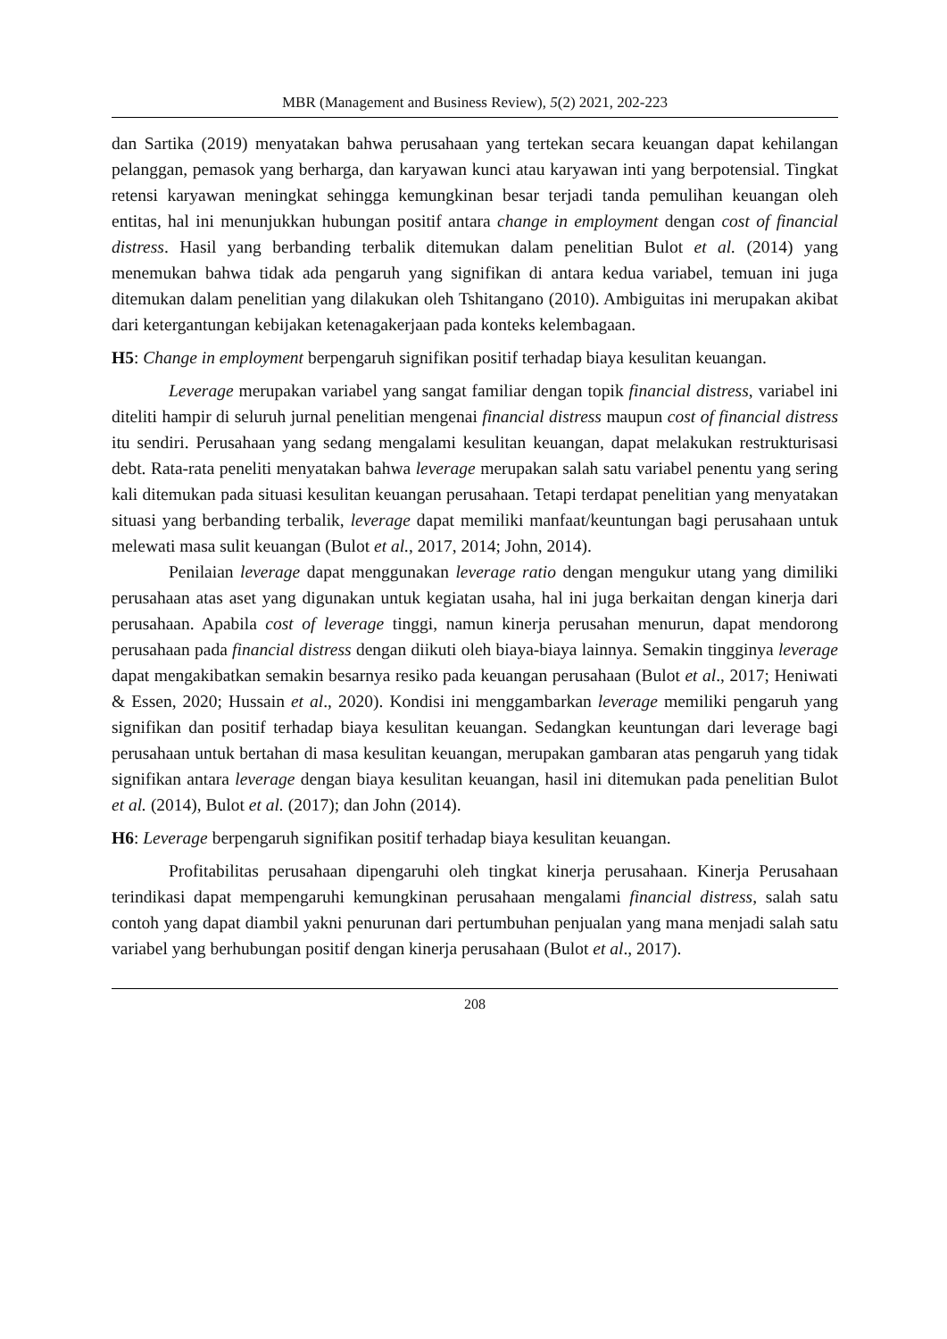MBR (Management and Business Review), 5(2) 2021, 202-223
dan Sartika (2019) menyatakan bahwa perusahaan yang tertekan secara keuangan dapat kehilangan pelanggan, pemasok yang berharga, dan karyawan kunci atau karyawan inti yang berpotensial. Tingkat retensi karyawan meningkat sehingga kemungkinan besar terjadi tanda pemulihan keuangan oleh entitas, hal ini menunjukkan hubungan positif antara change in employment dengan cost of financial distress. Hasil yang berbanding terbalik ditemukan dalam penelitian Bulot et al. (2014) yang menemukan bahwa tidak ada pengaruh yang signifikan di antara kedua variabel, temuan ini juga ditemukan dalam penelitian yang dilakukan oleh Tshitangano (2010). Ambiguitas ini merupakan akibat dari ketergantungan kebijakan ketenagakerjaan pada konteks kelembagaan.
H5: Change in employment berpengaruh signifikan positif terhadap biaya kesulitan keuangan.
Leverage merupakan variabel yang sangat familiar dengan topik financial distress, variabel ini diteliti hampir di seluruh jurnal penelitian mengenai financial distress maupun cost of financial distress itu sendiri. Perusahaan yang sedang mengalami kesulitan keuangan, dapat melakukan restrukturisasi debt. Rata-rata peneliti menyatakan bahwa leverage merupakan salah satu variabel penentu yang sering kali ditemukan pada situasi kesulitan keuangan perusahaan. Tetapi terdapat penelitian yang menyatakan situasi yang berbanding terbalik, leverage dapat memiliki manfaat/keuntungan bagi perusahaan untuk melewati masa sulit keuangan (Bulot et al., 2017, 2014; John, 2014).
Penilaian leverage dapat menggunakan leverage ratio dengan mengukur utang yang dimiliki perusahaan atas aset yang digunakan untuk kegiatan usaha, hal ini juga berkaitan dengan kinerja dari perusahaan. Apabila cost of leverage tinggi, namun kinerja perusahan menurun, dapat mendorong perusahaan pada financial distress dengan diikuti oleh biaya-biaya lainnya. Semakin tingginya leverage dapat mengakibatkan semakin besarnya resiko pada keuangan perusahaan (Bulot et al., 2017; Heniwati & Essen, 2020; Hussain et al., 2020). Kondisi ini menggambarkan leverage memiliki pengaruh yang signifikan dan positif terhadap biaya kesulitan keuangan. Sedangkan keuntungan dari leverage bagi perusahaan untuk bertahan di masa kesulitan keuangan, merupakan gambaran atas pengaruh yang tidak signifikan antara leverage dengan biaya kesulitan keuangan, hasil ini ditemukan pada penelitian Bulot et al. (2014), Bulot et al. (2017); dan John (2014).
H6: Leverage berpengaruh signifikan positif terhadap biaya kesulitan keuangan.
Profitabilitas perusahaan dipengaruhi oleh tingkat kinerja perusahaan. Kinerja Perusahaan terindikasi dapat mempengaruhi kemungkinan perusahaan mengalami financial distress, salah satu contoh yang dapat diambil yakni penurunan dari pertumbuhan penjualan yang mana menjadi salah satu variabel yang berhubungan positif dengan kinerja perusahaan (Bulot et al., 2017).
208